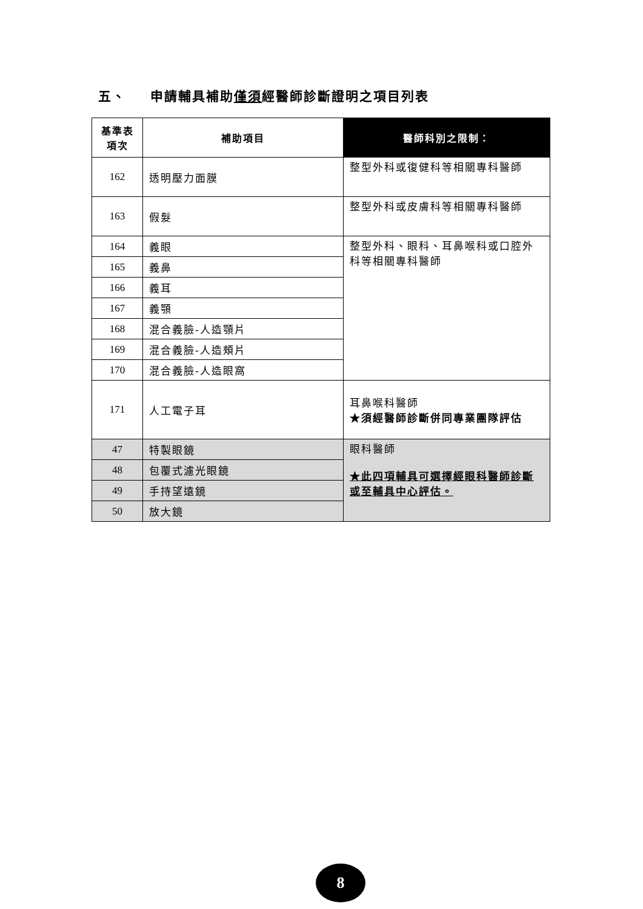五、 申請輔具補助僅須經醫師診斷證明之項目列表
| 基準表 項次 | 補助項目 | 醫師科別之限制： |
| --- | --- | --- |
| 162 | 透明壓力面膜 | 整型外科或復健科等相關專科醫師 |
| 163 | 假髮 | 整型外科或皮膚科等相關專科醫師 |
| 164 | 義眼 | 整型外科、眼科、耳鼻喉科或口腔外科等相關專科醫師 |
| 165 | 義鼻 | |
| 166 | 義耳 | |
| 167 | 義顎 | |
| 168 | 混合義臉-人造顎片 | |
| 169 | 混合義臉-人造頰片 | |
| 170 | 混合義臉-人造眼窩 | |
| 171 | 人工電子耳 | 耳鼻喉科醫師 ★須經醫師診斷併同專業團隊評估 |
| 47 | 特製眼鏡 | 眼科醫師 ★此四項輔具可選擇經眼科醫師診斷或至輔具中心評估。 |
| 48 | 包覆式濾光眼鏡 | |
| 49 | 手持望遠鏡 | |
| 50 | 放大鏡 | |
8